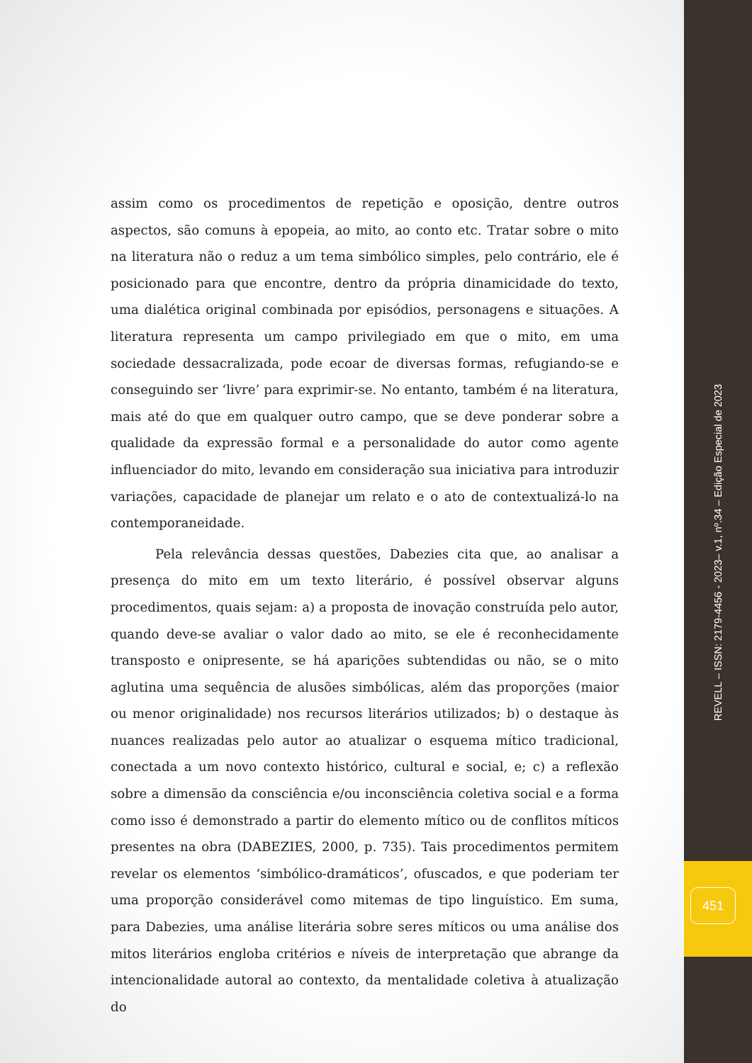assim como os procedimentos de repetição e oposição, dentre outros aspectos, são comuns à epopeia, ao mito, ao conto etc. Tratar sobre o mito na literatura não o reduz a um tema simbólico simples, pelo contrário, ele é posicionado para que encontre, dentro da própria dinamicidade do texto, uma dialética original combinada por episódios, personagens e situações. A literatura representa um campo privilegiado em que o mito, em uma sociedade dessacralizada, pode ecoar de diversas formas, refugiando-se e conseguindo ser ‘livre’ para exprimir-se. No entanto, também é na literatura, mais até do que em qualquer outro campo, que se deve ponderar sobre a qualidade da expressão formal e a personalidade do autor como agente influenciador do mito, levando em consideração sua iniciativa para introduzir variações, capacidade de planejar um relato e o ato de contextualizá-lo na contemporaneidade.
Pela relevância dessas questões, Dabezies cita que, ao analisar a presença do mito em um texto literário, é possível observar alguns procedimentos, quais sejam: a) a proposta de inovação construída pelo autor, quando deve-se avaliar o valor dado ao mito, se ele é reconhecidamente transposto e onipresente, se há aparições subtendidas ou não, se o mito aglutina uma sequência de alusões simbólicas, além das proporções (maior ou menor originalidade) nos recursos literários utilizados; b) o destaque às nuances realizadas pelo autor ao atualizar o esquema mítico tradicional, conectada a um novo contexto histórico, cultural e social, e; c) a reflexão sobre a dimensão da consciência e/ou inconsciência coletiva social e a forma como isso é demonstrado a partir do elemento mítico ou de conflitos míticos presentes na obra (DABEZIES, 2000, p. 735). Tais procedimentos permitem revelar os elementos ‘simbólico-dramáticos’, ofuscados, e que poderiam ter uma proporção considerável como mitemas de tipo linguístico. Em suma, para Dabezies, uma análise literária sobre seres míticos ou uma análise dos mitos literários engloba critérios e níveis de interpretação que abrange da intencionalidade autoral ao contexto, da mentalidade coletiva à atualização do
REVELL – ISSN: 2179-4456 - 2023– v.1, nº.34 – Edição Especial de 2023
451